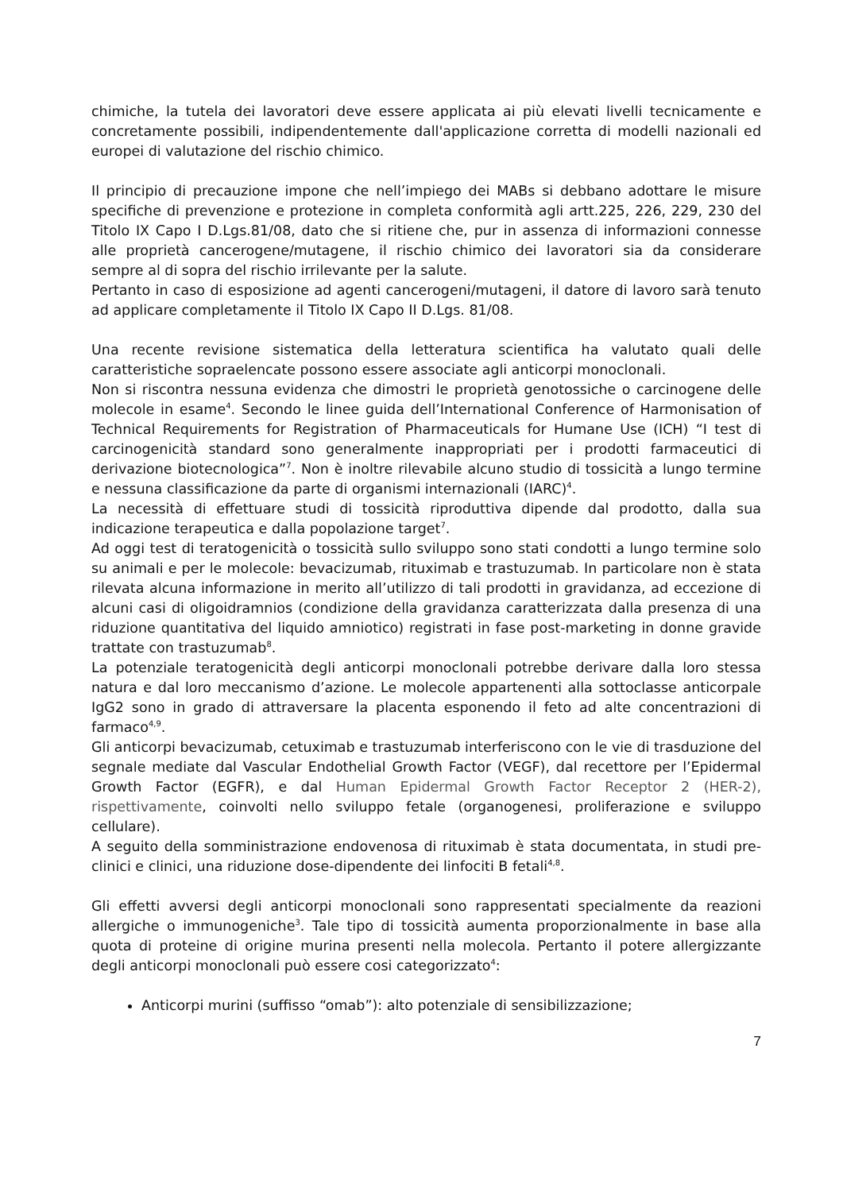chimiche, la tutela dei lavoratori deve essere applicata ai più elevati livelli tecnicamente e concretamente possibili, indipendentemente dall'applicazione corretta di modelli nazionali ed europei di valutazione del rischio chimico.
Il principio di precauzione impone che nell’impiego dei MABs si debbano adottare le misure specifiche di prevenzione e protezione in completa conformità agli artt.225, 226, 229, 230 del Titolo IX Capo I D.Lgs.81/08, dato che si ritiene che, pur in assenza di informazioni connesse alle proprietà cancerogene/mutagene, il rischio chimico dei lavoratori sia da considerare sempre al di sopra del rischio irrilevante per la salute.
Pertanto in caso di esposizione ad agenti cancerogeni/mutageni, il datore di lavoro sarà tenuto ad applicare completamente il Titolo IX Capo II D.Lgs. 81/08.
Una recente revisione sistematica della letteratura scientifica ha valutato quali delle caratteristiche sopraelencate possono essere associate agli anticorpi monoclonali.
Non si riscontra nessuna evidenza che dimostri le proprietà genotossiche o carcinogene delle molecole in esame<sup>4</sup>. Secondo le linee guida dell’International Conference of Harmonisation of Technical Requirements for Registration of Pharmaceuticals for Humane Use (ICH) “I test di carcinogenicità standard sono generalmente inappropriati per i prodotti farmaceutici di derivazione biotecnologica”<sup>7</sup>. Non è inoltre rilevabile alcuno studio di tossicità a lungo termine e nessuna classificazione da parte di organismi internazionali (IARC)<sup>4</sup>.
La necessità di effettuare studi di tossicità riproduttiva dipende dal prodotto, dalla sua indicazione terapeutica e dalla popolazione target<sup>7</sup>.
Ad oggi test di teratogenicità o tossicità sullo sviluppo sono stati condotti a lungo termine solo su animali e per le molecole: bevacizumab, rituximab e trastuzumab. In particolare non è stata rilevata alcuna informazione in merito all’utilizzo di tali prodotti in gravidanza, ad eccezione di alcuni casi di oligoidramnios (condizione della gravidanza caratterizzata dalla presenza di una riduzione quantitativa del liquido amniotico) registrati in fase post-marketing in donne gravide trattate con trastuzumab<sup>8</sup>.
La potenziale teratogenicità degli anticorpi monoclonali potrebbe derivare dalla loro stessa natura e dal loro meccanismo d’azione. Le molecole appartenenti alla sottoclasse anticorpale IgG2 sono in grado di attraversare la placenta esponendo il feto ad alte concentrazioni di farmaco<sup>4,9</sup>.
Gli anticorpi bevacizumab, cetuximab e trastuzumab interferiscono con le vie di trasduzione del segnale mediate dal Vascular Endothelial Growth Factor (VEGF), dal recettore per l’Epidermal Growth Factor (EGFR), e dal Human Epidermal Growth Factor Receptor 2 (HER-2), rispettivamente, coinvolti nello sviluppo fetale (organogenesi, proliferazione e sviluppo cellulare).
A seguito della somministrazione endovenosa di rituximab è stata documentata, in studi pre-clinici e clinici, una riduzione dose-dipendente dei linfociti B fetali<sup>4,8</sup>.
Gli effetti avversi degli anticorpi monoclonali sono rappresentati specialmente da reazioni allergiche o immunogeniche<sup>3</sup>. Tale tipo di tossicità aumenta proporzionalmente in base alla quota di proteine di origine murina presenti nella molecola. Pertanto il potere allergizzante degli anticorpi monoclonali può essere cosi categorizzato<sup>4</sup>:
Anticorpi murini (suffisso “omab”): alto potenziale di sensibilizzazione;
7